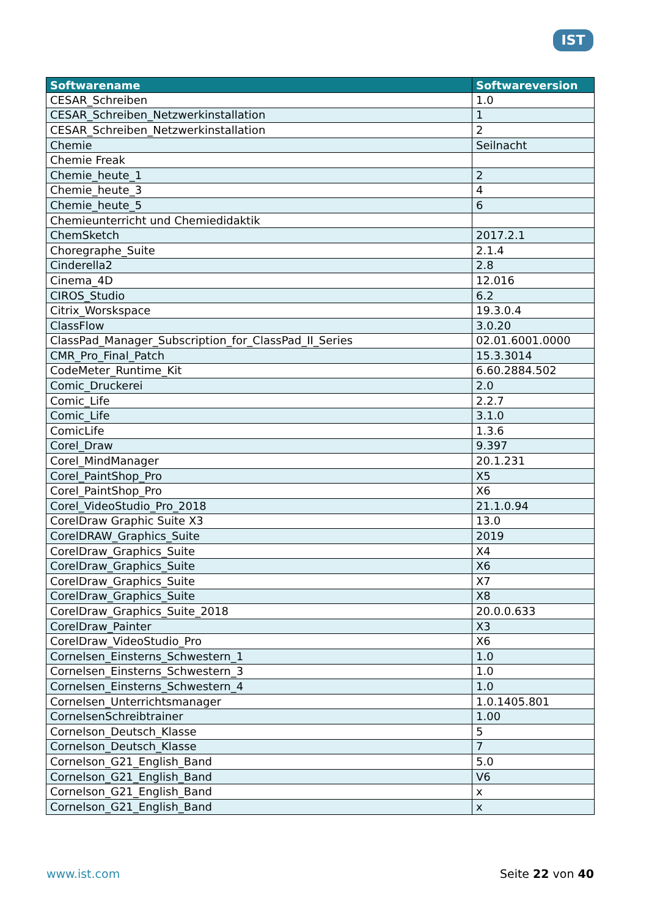IST
| Softwarename | Softwareversion |
| --- | --- |
| CESAR_Schreiben | 1.0 |
| CESAR_Schreiben_Netzwerkinstallation | 1 |
| CESAR_Schreiben_Netzwerkinstallation | 2 |
| Chemie | Seilnacht |
| Chemie Freak | |
| Chemie_heute_1 | 2 |
| Chemie_heute_3 | 4 |
| Chemie_heute_5 | 6 |
| Chemieunterricht und Chemiedidaktik | |
| ChemSketch | 2017.2.1 |
| Choregraphe_Suite | 2.1.4 |
| Cinderella2 | 2.8 |
| Cinema_4D | 12.016 |
| CIROS_Studio | 6.2 |
| Citrix_Worskspace | 19.3.0.4 |
| ClassFlow | 3.0.20 |
| ClassPad_Manager_Subscription_for_ClassPad_II_Series | 02.01.6001.0000 |
| CMR_Pro_Final_Patch | 15.3.3014 |
| CodeMeter_Runtime_Kit | 6.60.2884.502 |
| Comic_Druckerei | 2.0 |
| Comic_Life | 2.2.7 |
| Comic_Life | 3.1.0 |
| ComicLife | 1.3.6 |
| Corel_Draw | 9.397 |
| Corel_MindManager | 20.1.231 |
| Corel_PaintShop_Pro | X5 |
| Corel_PaintShop_Pro | X6 |
| Corel_VideoStudio_Pro_2018 | 21.1.0.94 |
| CorelDraw Graphic Suite X3 | 13.0 |
| CorelDRAW_Graphics_Suite | 2019 |
| CorelDraw_Graphics_Suite | X4 |
| CorelDraw_Graphics_Suite | X6 |
| CorelDraw_Graphics_Suite | X7 |
| CorelDraw_Graphics_Suite | X8 |
| CorelDraw_Graphics_Suite_2018 | 20.0.0.633 |
| CorelDraw_Painter | X3 |
| CorelDraw_VideoStudio_Pro | X6 |
| Cornelsen_Einsterns_Schwestern_1 | 1.0 |
| Cornelsen_Einsterns_Schwestern_3 | 1.0 |
| Cornelsen_Einsterns_Schwestern_4 | 1.0 |
| Cornelsen_Unterrichtsmanager | 1.0.1405.801 |
| CornelsenSchreibtrainer | 1.00 |
| Cornelson_Deutsch_Klasse | 5 |
| Cornelson_Deutsch_Klasse | 7 |
| Cornelson_G21_English_Band | 5.0 |
| Cornelson_G21_English_Band | V6 |
| Cornelson_G21_English_Band | x |
| Cornelson_G21_English_Band | x |
www.ist.com Seite 22 von 40